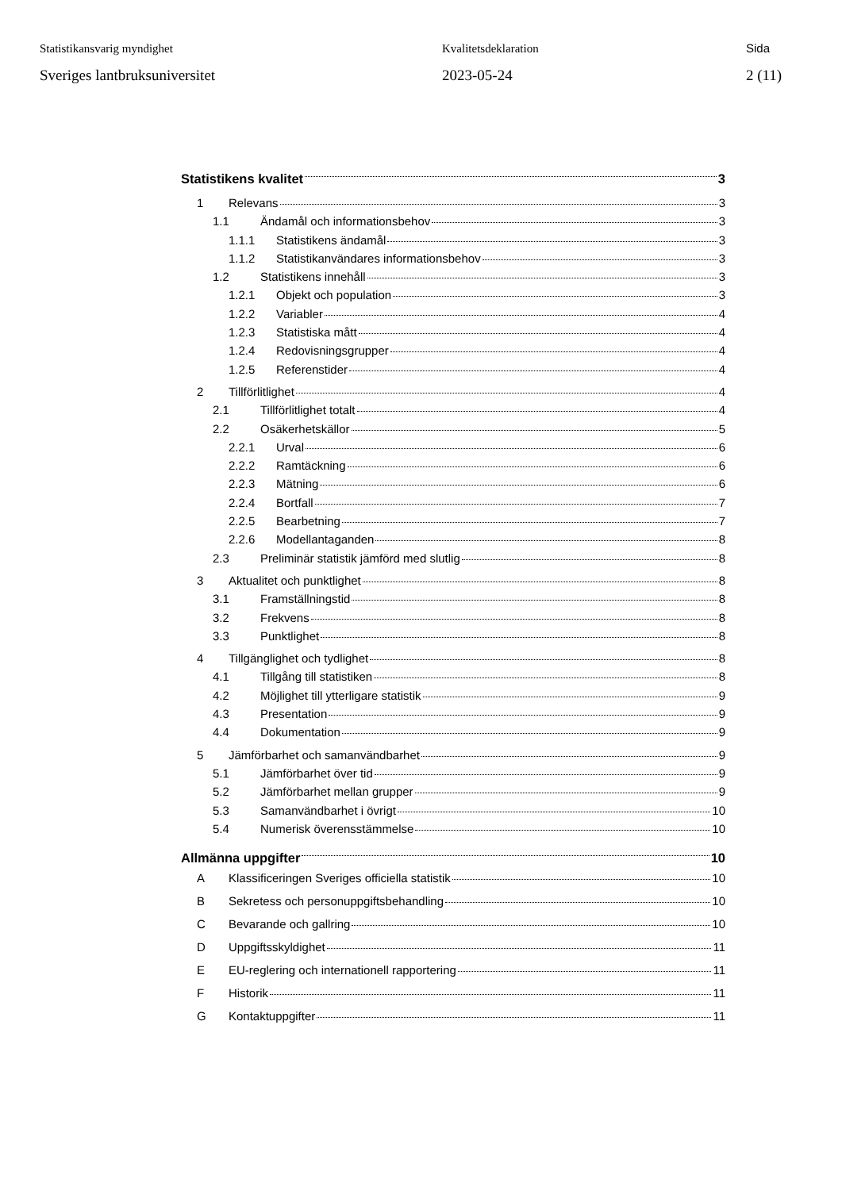Statistikansvarig myndighet
Sveriges lantbruksuniversitet
Kvalitetsdeklaration
2023-05-24
Sida
2 (11)
Statistikens kvalitet 3
1 Relevans 3
1.1 Ändamål och informationsbehov 3
1.1.1 Statistikens ändamål 3
1.1.2 Statistikanvändares informationsbehov 3
1.2 Statistikens innehåll 3
1.2.1 Objekt och population 3
1.2.2 Variabler 4
1.2.3 Statistiska mått 4
1.2.4 Redovisningsgrupper 4
1.2.5 Referenstider 4
2 Tillförlitlighet 4
2.1 Tillförlitlighet totalt 4
2.2 Osäkerhetskällor 5
2.2.1 Urval 6
2.2.2 Ramtäckning 6
2.2.3 Mätning 6
2.2.4 Bortfall 7
2.2.5 Bearbetning 7
2.2.6 Modellantaganden 8
2.3 Preliminär statistik jämförd med slutlig 8
3 Aktualitet och punktlighet 8
3.1 Framställningstid 8
3.2 Frekvens 8
3.3 Punktlighet 8
4 Tillgänglighet och tydlighet 8
4.1 Tillgång till statistiken 8
4.2 Möjlighet till ytterligare statistik 9
4.3 Presentation 9
4.4 Dokumentation 9
5 Jämförbarhet och samanvändbarhet 9
5.1 Jämförbarhet över tid 9
5.2 Jämförbarhet mellan grupper 9
5.3 Samanvändbarhet i övrigt 10
5.4 Numerisk överensstämmelse 10
Allmänna uppgifter 10
A Klassificeringen Sveriges officiella statistik 10
B Sekretess och personuppgiftsbehandling 10
C Bevarande och gallring 10
D Uppgiftsskyldighet 11
E EU-reglering och internationell rapportering 11
F Historik 11
G Kontaktuppgifter 11